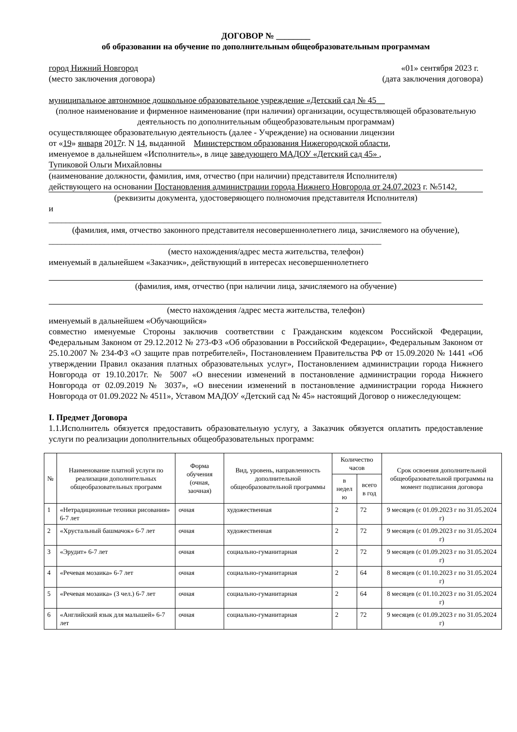ДОГОВОР № ________
об образовании на обучение по дополнительным общеобразовательным программам
город Нижний Новгород «01» сентября 2023 г.
(место заключения договора) (дата заключения договора)
муниципальное автономное дошкольное образовательное учреждение «Детский сад № 45__
(полное наименование и фирменное наименование (при наличии) организации, осуществляющей образовательную деятельность по дополнительным общеобразовательным программам)
осуществляющее образовательную деятельность (далее - Учреждение) на основании лицензии
от «19» января 2017г. N 14, выданной Министерством образования Нижегородской области,
именуемое в дальнейшем «Исполнитель», в лице заведующего МАДОУ «Детский сад 45» ,
Тупиковой Ольги Михайловны
(наименование должности, фамилия, имя, отчество (при наличии) представителя Исполнителя)
действующего на основании Постановления администрации города Нижнего Новгорода от 24.07.2023 г. №5142,
(реквизиты документа, удостоверяющего полномочия представителя Исполнителя)
и
______________________________________________________________________________
(фамилия, имя, отчество законного представителя несовершеннолетнего лица, зачисляемого на обучение),
______________________________________________________________________________
(место нахождения/адрес места жительства, телефон)
именуемый в дальнейшем «Заказчик», действующий в интересах несовершеннолетнего
(фамилия, имя, отчество (при наличии лица, зачисляемого на обучение)
(место нахождения /адрес места жительства, телефон)
именуемый в дальнейшем «Обучающийся»
совместно именуемые Стороны заключив соответствии с Гражданским кодексом Российской Федерации, Федеральным Законом от 29.12.2012 № 273-ФЗ «Об образовании в Российской Федерации», Федеральным Законом от 25.10.2007 № 234-ФЗ «О защите прав потребителей», Постановлением Правительства РФ от 15.09.2020 № 1441 «Об утверждении Правил оказания платных образовательных услуг», Постановлением администрации города Нижнего Новгорода от 19.10.2017г. № 5007 «О внесении изменений в постановление администрации города Нижнего Новгорода от 02.09.2019 № 3037», «О внесении изменений в постановление администрации города Нижнего Новгорода от 01.09.2022 № 4511», Уставом МАДОУ «Детский сад № 45» настоящий Договор о нижеследующем:
I. Предмет Договора
1.1.Исполнитель обязуется предоставить образовательную услугу, а Заказчик обязуется оплатить предоставление услуги по реализации дополнительных общеобразовательных программ:
| № | Наименование платной услуги по реализации дополнительных общеобразовательных программ | Форма обучения (очная, заочная) | Вид, уровень, направленность дополнительной общеобразовательной программы | Количество часов | | Срок освоения дополнительной общеобразовательной программы на момент подписания договора |
| --- | --- | --- | --- | --- | --- | --- |
| | | | | в недел ю | всего в год | |
| 1 | «Нетрадиционные техники рисования» 6-7 лет | очная | художественная | 2 | 72 | 9 месяцев (с 01.09.2023 г по 31.05.2024 г) |
| 2 | «Хрустальный башмачок» 6-7 лет | очная | художественная | 2 | 72 | 9 месяцев (с 01.09.2023 г по 31.05.2024 г) |
| 3 | «Эрудит» 6-7 лет | очная | социально-гуманитарная | 2 | 72 | 9 месяцев (с 01.09.2023 г по 31.05.2024 г) |
| 4 | «Речевая мозаика» 6-7 лет | очная | социально-гуманитарная | 2 | 64 | 8 месяцев (с 01.10.2023 г по 31.05.2024 г) |
| 5 | «Речевая мозаика» (3 чел.) 6-7 лет | очная | социально-гуманитарная | 2 | 64 | 8 месяцев (с 01.10.2023 г по 31.05.2024 г) |
| 6 | «Английский язык для малышей» 6-7 лет | очная | социально-гуманитарная | 2 | 72 | 9 месяцев (с 01.09.2023 г по 31.05.2024 г) |